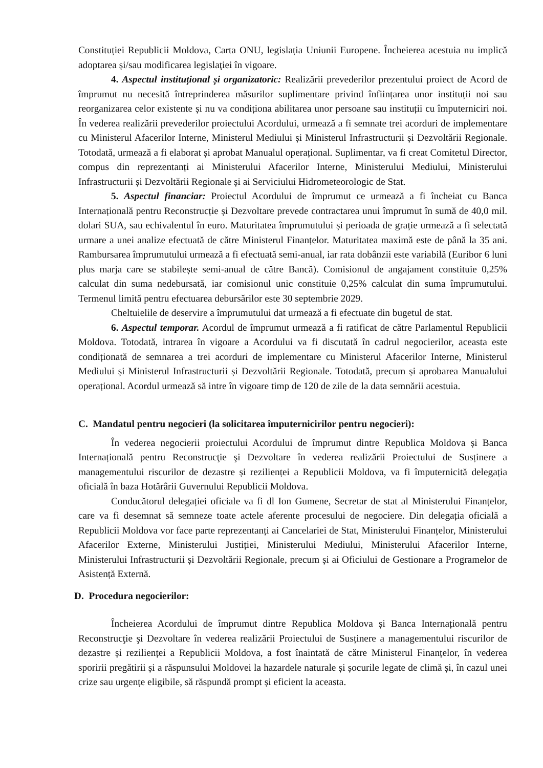Constituției Republicii Moldova, Carta ONU, legislația Uniunii Europene. Încheierea acestuia nu implică adoptarea și/sau modificarea legislaţiei în vigoare.
4. Aspectul instituțional și organizatoric: Realizării prevederilor prezentului proiect de Acord de împrumut nu necesită întreprinderea măsurilor suplimentare privind înființarea unor instituții noi sau reorganizarea celor existente și nu va condiționa abilitarea unor persoane sau instituții cu împuterniciri noi. În vederea realizării prevederilor proiectului Acordului, urmează a fi semnate trei acorduri de implementare cu Ministerul Afacerilor Interne, Ministerul Mediului și Ministerul Infrastructurii și Dezvoltării Regionale. Totodată, urmează a fi elaborat și aprobat Manualul operațional. Suplimentar, va fi creat Comitetul Director, compus din reprezentanți ai Ministerului Afacerilor Interne, Ministerului Mediului, Ministerului Infrastructurii și Dezvoltării Regionale și ai Serviciului Hidrometeorologic de Stat.
5. Aspectul financiar: Proiectul Acordului de împrumut ce urmează a fi încheiat cu Banca Internațională pentru Reconstrucție și Dezvoltare prevede contractarea unui împrumut în sumă de 40,0 mil. dolari SUA, sau echivalentul în euro. Maturitatea împrumutului și perioada de grație urmează a fi selectată urmare a unei analize efectuată de către Ministerul Finanțelor. Maturitatea maximă este de până la 35 ani. Rambursarea împrumutului urmează a fi efectuată semi-anual, iar rata dobânzii este variabilă (Euribor 6 luni plus marja care se stabilește semi-anual de către Bancă). Comisionul de angajament constituie 0,25% calculat din suma nedebursată, iar comisionul unic constituie 0,25% calculat din suma împrumutului. Termenul limită pentru efectuarea debursărilor este 30 septembrie 2029.
Cheltuielile de deservire a împrumutului dat urmează a fi efectuate din bugetul de stat.
6. Aspectul temporar. Acordul de împrumut urmează a fi ratificat de către Parlamentul Republicii Moldova. Totodată, intrarea în vigoare a Acordului va fi discutată în cadrul negocierilor, aceasta este condiționată de semnarea a trei acorduri de implementare cu Ministerul Afacerilor Interne, Ministerul Mediului și Ministerul Infrastructurii și Dezvoltării Regionale. Totodată, precum și aprobarea Manualului operațional. Acordul urmează să intre în vigoare timp de 120 de zile de la data semnării acestuia.
C. Mandatul pentru negocieri (la solicitarea împuternicirilor pentru negocieri):
În vederea negocierii proiectului Acordului de împrumut dintre Republica Moldova și Banca Internațională pentru Reconstrucţie şi Dezvoltare în vederea realizării Proiectului de Susținere a managementului riscurilor de dezastre și rezilienței a Republicii Moldova, va fi împuternicită delegația oficială în baza Hotărârii Guvernului Republicii Moldova.
Conducătorul delegației oficiale va fi dl Ion Gumene, Secretar de stat al Ministerului Finanțelor, care va fi desemnat să semneze toate actele aferente procesului de negociere. Din delegația oficială a Republicii Moldova vor face parte reprezentanți ai Cancelariei de Stat, Ministerului Finanțelor, Ministerului Afacerilor Externe, Ministerului Justiției, Ministerului Mediului, Ministerului Afacerilor Interne, Ministerului Infrastructurii și Dezvoltării Regionale, precum și ai Oficiului de Gestionare a Programelor de Asistență Externă.
D. Procedura negocierilor:
Încheierea Acordului de împrumut dintre Republica Moldova și Banca Internațională pentru Reconstrucţie şi Dezvoltare în vederea realizării Proiectului de Susținere a managementului riscurilor de dezastre și rezilienței a Republicii Moldova, a fost înaintată de către Ministerul Finanțelor, în vederea sporirii pregătirii și a răspunsului Moldovei la hazardele naturale și șocurile legate de climă și, în cazul unei crize sau urgențe eligibile, să răspundă prompt și eficient la aceasta.